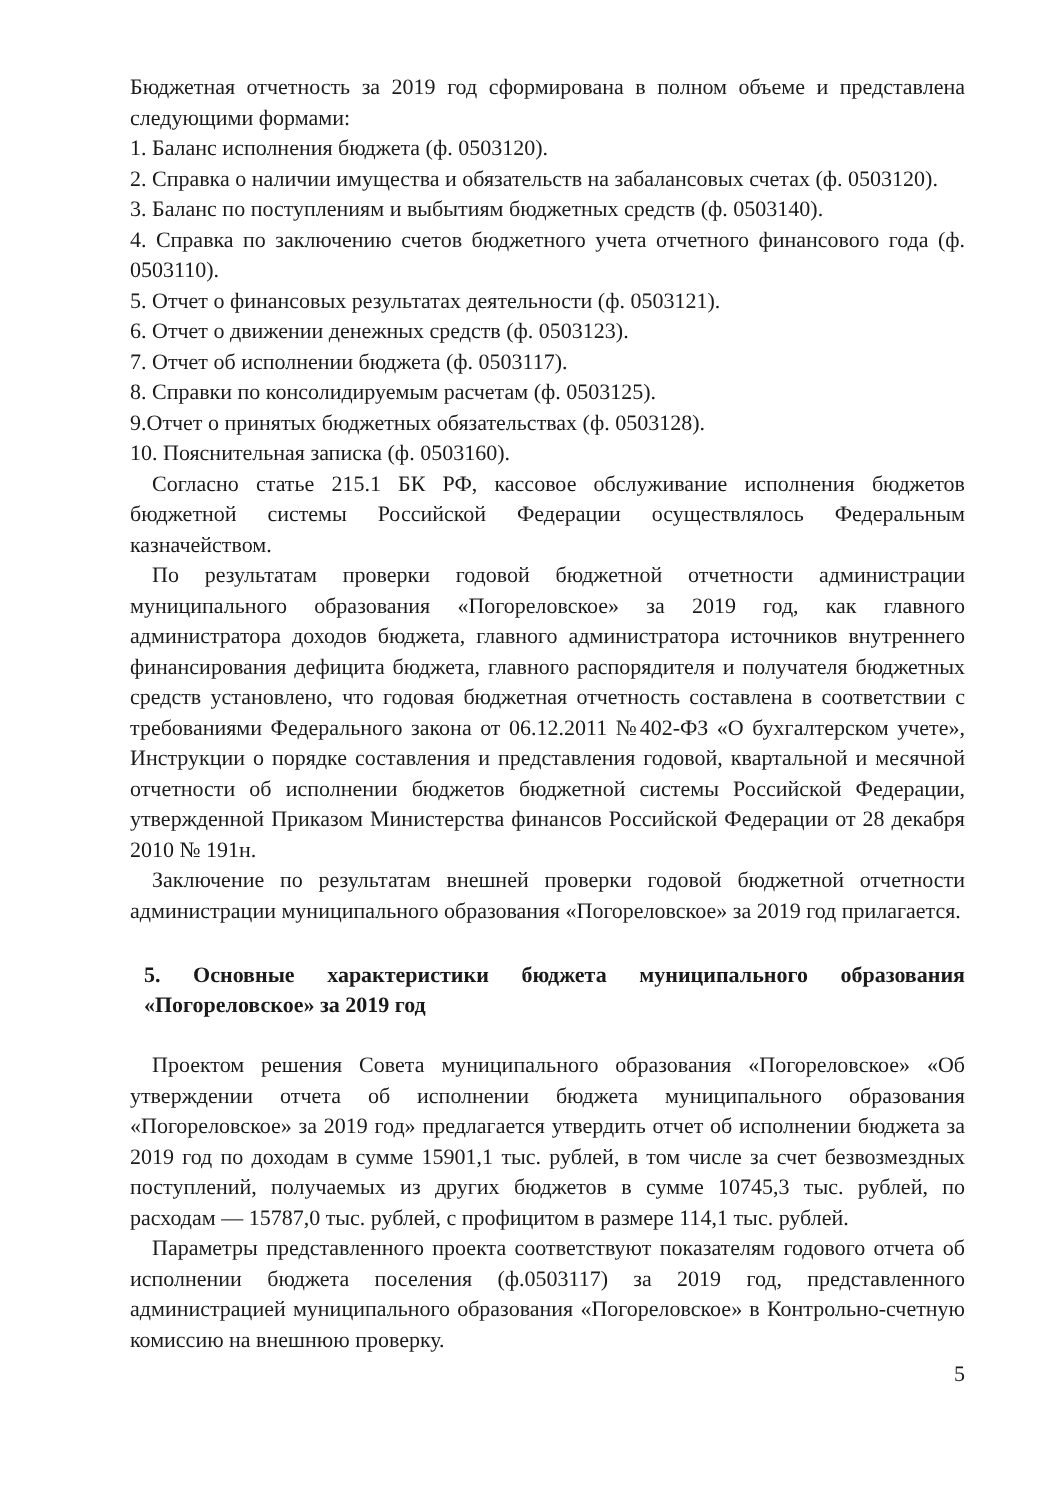Бюджетная отчетность за 2019 год сформирована в полном объеме и представлена следующими формами:
1. Баланс исполнения бюджета (ф. 0503120).
2. Справка о наличии имущества и обязательств на забалансовых счетах (ф. 0503120).
3. Баланс по поступлениям и выбытиям бюджетных средств (ф. 0503140).
4. Справка по заключению счетов бюджетного учета отчетного финансового года (ф. 0503110).
5. Отчет о финансовых результатах деятельности (ф. 0503121).
6. Отчет о движении денежных средств (ф. 0503123).
7. Отчет об исполнении бюджета (ф. 0503117).
8. Справки по консолидируемым расчетам (ф. 0503125).
9.Отчет о принятых бюджетных обязательствах (ф. 0503128).
10. Пояснительная записка (ф. 0503160).
Согласно статье 215.1 БК РФ, кассовое обслуживание исполнения бюджетов бюджетной системы Российской Федерации осуществлялось Федеральным казначейством.
По результатам проверки годовой бюджетной отчетности администрации муниципального образования «Погореловское» за 2019 год, как главного администратора доходов бюджета, главного администратора источников внутреннего финансирования дефицита бюджета, главного распорядителя и получателя бюджетных средств установлено, что годовая бюджетная отчетность составлена в соответствии с требованиями Федерального закона от 06.12.2011 №402-ФЗ «О бухгалтерском учете», Инструкции о порядке составления и представления годовой, квартальной и месячной отчетности об исполнении бюджетов бюджетной системы Российской Федерации, утвержденной Приказом Министерства финансов Российской Федерации от 28 декабря 2010 № 191н.
Заключение по результатам внешней проверки годовой бюджетной отчетности администрации муниципального образования «Погореловское» за 2019 год прилагается.
5. Основные характеристики бюджета муниципального образования «Погореловское» за 2019 год
Проектом решения Совета муниципального образования «Погореловское» «Об утверждении отчета об исполнении бюджета муниципального образования «Погореловское» за 2019 год» предлагается утвердить отчет об исполнении бюджета за 2019 год по доходам в сумме 15901,1 тыс. рублей, в том числе за счет безвозмездных поступлений, получаемых из других бюджетов в сумме 10745,3 тыс. рублей, по расходам — 15787,0 тыс. рублей, с профицитом в размере 114,1 тыс. рублей.
Параметры представленного проекта соответствуют показателям годового отчета об исполнении бюджета поселения (ф.0503117) за 2019 год, представленного администрацией муниципального образования «Погореловское» в Контрольно-счетную комиссию на внешнюю проверку.
5